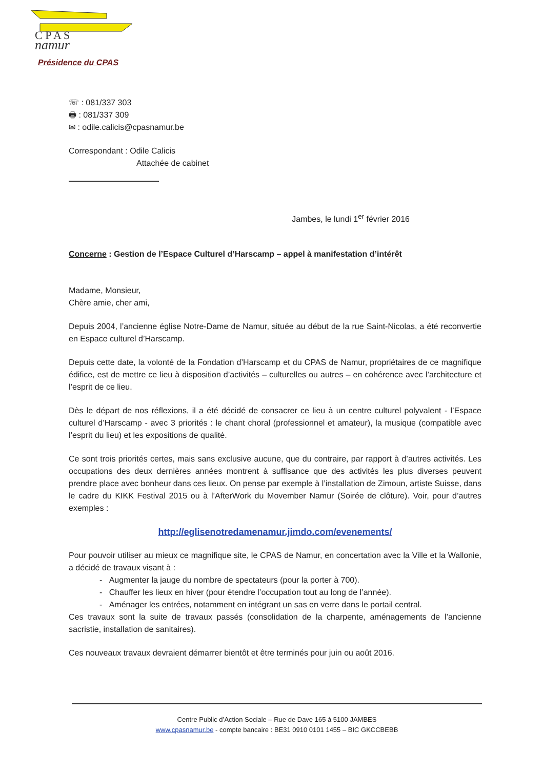C P A S
namur
Présidence du CPAS
☏ : 081/337 303
🖶 : 081/337 309
✉ : odile.calicis@cpasnamur.be
Correspondant : Odile Calicis
Attachée de cabinet
Jambes, le lundi 1<sup>er</sup> février 2016
Concerne : Gestion de l’Espace Culturel d’Harscamp – appel à manifestation d’intérêt
Madame, Monsieur,
Chère amie, cher ami,
Depuis 2004, l’ancienne église Notre-Dame de Namur, située au début de la rue Saint-Nicolas, a été reconvertie en Espace culturel d’Harscamp.
Depuis cette date, la volonté de la Fondation d’Harscamp et du CPAS de Namur, propriétaires de ce magnifique édifice, est de mettre ce lieu à disposition d’activités – culturelles ou autres – en cohérence avec l’architecture et l’esprit de ce lieu.
Dès le départ de nos réflexions, il a été décidé de consacrer ce lieu à un centre culturel polyvalent - l’Espace culturel d’Harscamp - avec 3 priorités : le chant choral (professionnel et amateur), la musique (compatible avec l’esprit du lieu) et les expositions de qualité.
Ce sont trois priorités certes, mais sans exclusive aucune, que du contraire, par rapport à d’autres activités. Les occupations des deux dernières années montrent à suffisance que des activités les plus diverses peuvent prendre place avec bonheur dans ces lieux. On pense par exemple à l’installation de Zimoun, artiste Suisse, dans le cadre du KIKK Festival 2015 ou à l’AfterWork du Movember Namur (Soirée de clôture). Voir, pour d’autres exemples :
http://eglisenotredamenamur.jimdo.com/evenements/
Pour pouvoir utiliser au mieux ce magnifique site, le CPAS de Namur, en concertation avec la Ville et la Wallonie, a décidé de travaux visant à :
- Augmenter la jauge du nombre de spectateurs (pour la porter à 700).
- Chauffer les lieux en hiver (pour étendre l’occupation tout au long de l’année).
- Aménager les entrées, notamment en intégrant un sas en verre dans le portail central.
Ces travaux sont la suite de travaux passés (consolidation de la charpente, aménagements de l’ancienne sacristie, installation de sanitaires).
Ces nouveaux travaux devraient démarrer bientôt et être terminés pour juin ou août 2016.
Centre Public d’Action Sociale – Rue de Dave 165 à 5100 JAMBES
www.cpasnamur.be - compte bancaire : BE31 0910 0101 1455 – BIC GKCCBEBB